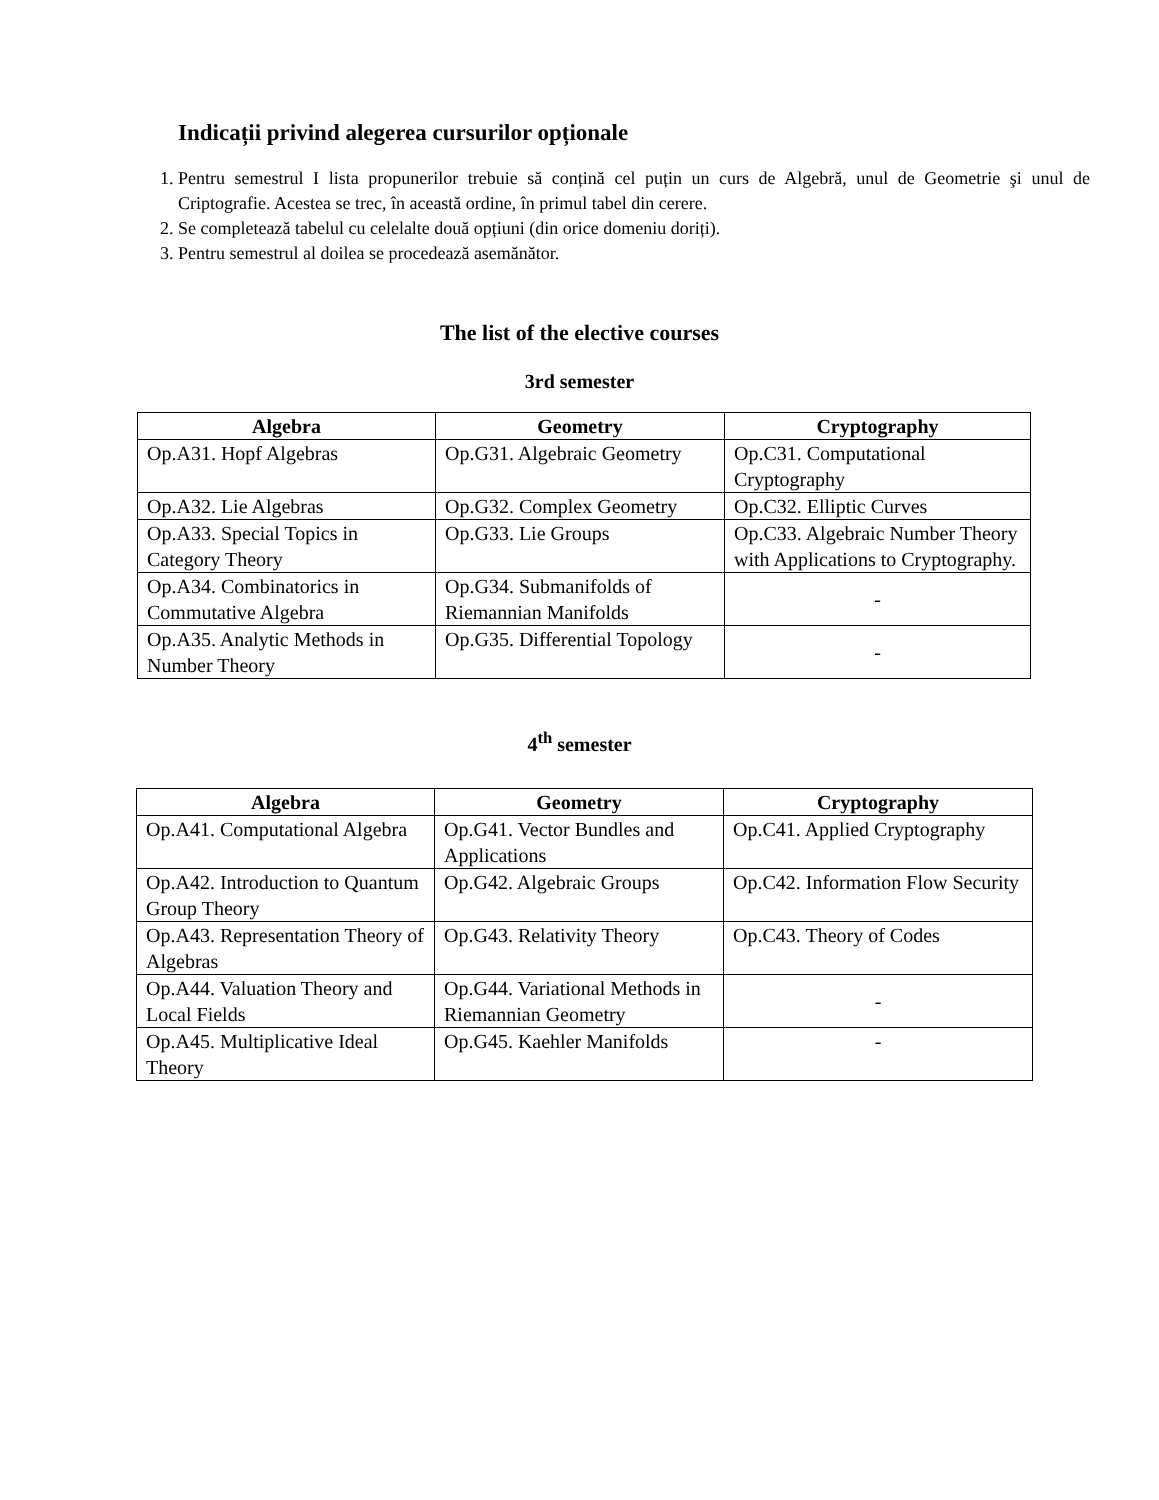Indicații privind alegerea cursurilor opționale
1. Pentru semestrul I lista propunerilor trebuie să conțină cel puțin un curs de Algebră, unul de Geometrie şi unul de Criptografie. Acestea se trec, în această ordine, în primul tabel din cerere.
2. Se completează tabelul cu celelalte două opțiuni (din orice domeniu doriți).
3. Pentru semestrul al doilea se procedează asemănător.
The list of the elective courses
3rd semester
| Algebra | Geometry | Cryptography |
| --- | --- | --- |
| Op.A31. Hopf Algebras | Op.G31. Algebraic Geometry | Op.C31. Computational Cryptography |
| Op.A32. Lie Algebras | Op.G32. Complex Geometry | Op.C32. Elliptic Curves |
| Op.A33. Special Topics in Category Theory | Op.G33. Lie Groups | Op.C33. Algebraic Number Theory with Applications to Cryptography. |
| Op.A34. Combinatorics in Commutative Algebra | Op.G34. Submanifolds of Riemannian Manifolds | - |
| Op.A35. Analytic Methods in Number Theory | Op.G35. Differential Topology | - |
4<sup>th</sup> semester
| Algebra | Geometry | Cryptography |
| --- | --- | --- |
| Op.A41. Computational Algebra | Op.G41. Vector Bundles and Applications | Op.C41. Applied Cryptography |
| Op.A42. Introduction to Quantum Group Theory | Op.G42. Algebraic Groups | Op.C42. Information Flow Security |
| Op.A43. Representation Theory of Algebras | Op.G43. Relativity Theory | Op.C43. Theory of Codes |
| Op.A44. Valuation Theory and Local Fields | Op.G44. Variational Methods in Riemannian Geometry | - |
| Op.A45. Multiplicative Ideal Theory | Op.G45. Kaehler Manifolds | - |